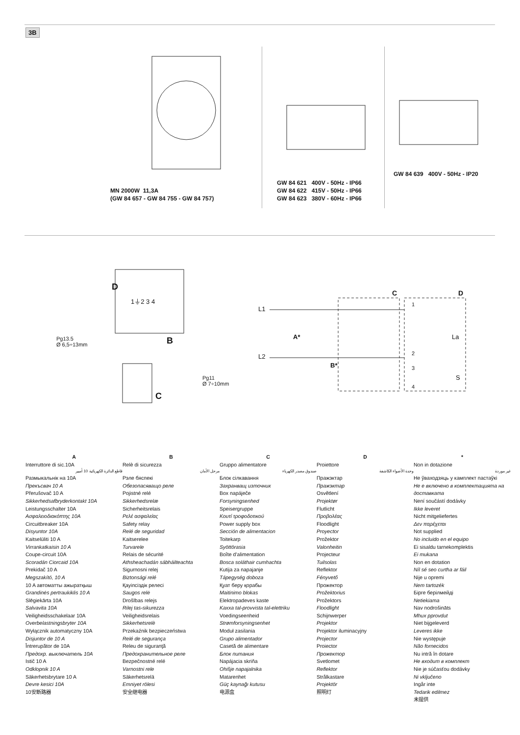3B
MN 2000W 11,3A
(GW 84 657 - GW 84 755 - GW 84 757)
GW 84 621 400V - 50Hz - IP66
GW 84 622 415V - 50Hz - IP66
GW 84 623 380V - 60Hz - IP66
GW 84 639 400V - 50Hz - IP20
D
1⏚2 3 4
Pg13.5
Ø 6,5÷13mm
B
Pg11
Ø 7÷10mm
C
C D
L1
1
A* La
L2 2
B* 3
S
4
A
Interruttore di sic.10A
قاطع الدائرة الكهربائية 10 أمبير
Размыкальнік на 10A
Прекъсвач 10 A
Přerušovač 10 A
Sikkerhedsafbryderkontakt 10A
Leistungsschalter 10A
Ασφαλειοδιακόπτης 10A
Circuitbreaker 10A
Disyuntor 10A
Kaitselüliti 10 A
Virrankatkaisin 10 A
Coupe-circuit 10A
Scoradán Ciorcaid 10A
Prekidač 10 A
Megszakító, 10 A
10 A автоматты ажыратқыш
Grandinės pertraukiklis 10 A
Slēgiekārta 10A
Salvavita 10A
Veiligheidsschakelaar 10A
Overbelastningsbryter 10A
Wyłącznik automatyczny 10A
Disjuntor de 10 A
Întrerupător de 10A
Предохр. выключатель 10A
Istič 10 A
Odklopnik 10 A
Säkerhetsbrytare 10 A
Devre kesici 10A
10安断路器
B
Relè di sicurezza
مرحل الأمان
Рэле бяспекі
Обезопасяващо реле
Pojistné relé
Sikkerhedsrelæ
Sicherheitsrelais
Ρελέ ασφαλείας
Safety relay
Relé de seguridad
Kaitserelee
Turvarele
Relais de sécurité
Athsheachadán sábháilteachta
Sigurnosni relej
Biztonsági relé
Қауіпсіздік релесі
Saugos relė
Drošības relejs
Rilej tas-sikurezza
Veiligheidsrelais
Sikkerhetsrelè
Przekaźnik bezpieczeństwa
Relé de segurança
Releu de siguranţă
Предохранительное реле
Bezpečnostné relé
Varnostni rele
Säkerhetsrelä
Emniyet rölesi
安全继电器
C
Gruppo alimentatore
صندوق مصدر الكهرباء
Блок сілкавання
Захранващ източник
Box napáječe
Forsyningsenhed
Speisergruppe
Κουτί τροφοδοτικού
Power supply box
Sección de alimentacion
Toitekarp
Syöttörasia
Boîte d’alimentation
Bosca soláthair cumhachta
Kutija za napajanje
Tápegység doboza
Қуат беру қорабы
Maitinimo blokas
Elektropadeves kaste
Kaxxa tal-provvista tal-elettriku
Voedingseenheid
Strømforsyningsenhet
Moduł zasilania
Grupo alimentador
Casetă de alimentare
Блок питания
Napájacia skriňa
Ohišje napajalnika
Matarenhet
Güç kaynağı kutusu
电源盒
D
Proiettore
وحدة الأضواء الكاشفة
Пражэктар
Пражэктар
Osvětlení
Projektør
Flutlicht
Προβολέας
Floodlight
Proyector
Prožektor
Valonheitin
Projecteur
Tuilsolas
Reflektor
Fényvető
Прожектор
Prožektorius
Prožektors
Floodlight
Schijnwerper
Projektor
Projektor iluminacyjny
Projector
Proiector
Прожектор
Svetlomet
Reflektor
Strålkastare
Projektör
照明灯
*
Non in dotazione
غير موردة
Не ўваходзяць у камплект пастаўкі
Не е включено в комплектацията на доставката
Není součástí dodávky
Ikke leveret
Nicht mitgeliefertes
Δεν παρέχεται
Not supplied
No incluido en el equipo
Ei sisaldu tarnekomplektis
Ei mukana
Non en dotation
Níl sé seo curtha ar fáil
Nije u opremi
Nem tartozék
Бірге берілмейді
Netiekiama
Nav nodrošināts
Mhux pprovdut
Niet bijgeleverd
Leveres ikke
Nie występuje
Não fornecidos
Nu intră în dotare
Не входит в комплект
Nie je súčasťou dodávky
Ni vključeno
Ingår inte
Tedarik edilmez
未提供